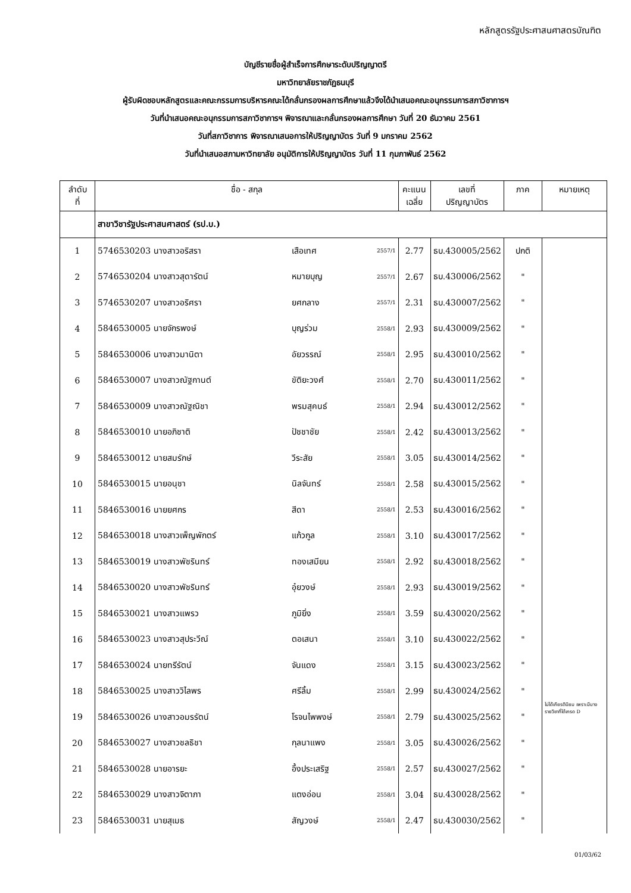หลักสูตรรัฐประศาสนศาสตรบัณฑิต
บัญชีรายชื่อผู้สำเร็จการศึกษาระดับปริญญาตรี
มหาวิทยาลัยราชภัฏธนบุรี
ผู้รับผิดชอบหลักสูตรและคณะกรรมการบริหารคณะได้กลั่นกรองผลการศึกษาแล้วจึงได้นำเสนอคณะอนุกรรมการสภาวิชาการฯ
วันที่นำเสนอคณะอนุกรรมการสภาวิชาการฯ พิจารณาและกลั่นกรองผลการศึกษา วันที่ 20 ธันวาคม 2561
วันที่สภาวิชาการ พิจารณาเสนอการให้ปริญญาบัตร วันที่ 9 มกราคม 2562
วันที่นำเสนอสภามหาวิทยาลัย อนุมัติการให้ปริญญาบัตร วันที่ 11 กุมภาพันธ์ 2562
| ลำดับ ที่ | ชื่อ - สกุล | | | คะแนน เฉลี่ย | เลขที่ ปริญญาบัตร | ภาค | หมายเหตุ |
| --- | --- | --- | --- | --- | --- | --- | --- |
| | สาขาวิชารัฐประศาสนศาสตร์ (รป.บ.) | | | | | | |
| 1 | 5746530203 นางสาวอริสรา | เสือเทศ | 2557/1 | 2.77 | ธบ.430005/2562 | ปกติ | ไม่ได้เกียรตินิยม เพราะมีบางรายวิชาที่ได้เกรด D |
| 2 | 5746530204 นางสาวสุดารัตน์ | หมายบุญ | 2557/1 | 2.67 | ธบ.430006/2562 | " | |
| 3 | 5746530207 นางสาวอริศรา | ยศกลาง | 2557/1 | 2.31 | ธบ.430007/2562 | " | |
| 4 | 5846530005 นายจักรพงษ์ | บุญร่วม | 2558/1 | 2.93 | ธบ.430009/2562 | " | |
| 5 | 5846530006 นางสาวมานิตา | อัยวรรณ์ | 2558/1 | 2.95 | ธบ.430010/2562 | " | |
| 6 | 5846530007 นางสาวณัฐกานต์ | ขัติยะวงศ์ | 2558/1 | 2.70 | ธบ.430011/2562 | " | |
| 7 | 5846530009 นางสาวณัฐณิชา | พรมสุคนธ์ | 2558/1 | 2.94 | ธบ.430012/2562 | " | |
| 8 | 5846530010 นายอภิชาติ | ปัชชาชัย | 2558/1 | 2.42 | ธบ.430013/2562 | " | |
| 9 | 5846530012 นายสมรักษ์ | วีระสัย | 2558/1 | 3.05 | ธบ.430014/2562 | " | |
| 10 | 5846530015 นายอนุชา | นิลจันทร์ | 2558/1 | 2.58 | ธบ.430015/2562 | " | |
| 11 | 5846530016 นายยศกร | สีดา | 2558/1 | 2.53 | ธบ.430016/2562 | " | |
| 12 | 5846530018 นางสาวเพ็ญพักตร์ | แก้วกูล | 2558/1 | 3.10 | ธบ.430017/2562 | " | |
| 13 | 5846530019 นางสาวพัชรินทร์ | ทองเสมียน | 2558/1 | 2.92 | ธบ.430018/2562 | " | |
| 14 | 5846530020 นางสาวพัชรินทร์ | อุ๋ยวงษ์ | 2558/1 | 2.93 | ธบ.430019/2562 | " | |
| 15 | 5846530021 นางสาวแพรว | ภูมิยิ่ง | 2558/1 | 3.59 | ธบ.430020/2562 | " | |
| 16 | 5846530023 นางสาวสุประวีณ์ | ตอเสนา | 2558/1 | 3.10 | ธบ.430022/2562 | " | |
| 17 | 5846530024 นายทรีรัตน์ | จันแดง | 2558/1 | 3.15 | ธบ.430023/2562 | " | |
| 18 | 5846530025 นางสาววิไลพร | ศรีลิ้ม | 2558/1 | 2.99 | ธบ.430024/2562 | " | |
| 19 | 5846530026 นางสาวอมรรัตน์ | โรจนไพพงษ์ | 2558/1 | 2.79 | ธบ.430025/2562 | " | |
| 20 | 5846530027 นางสาวชลธิชา | กุลนาแพง | 2558/1 | 3.05 | ธบ.430026/2562 | " | |
| 21 | 5846530028 นายอารยะ | อึ้งประเสริฐ | 2558/1 | 2.57 | ธบ.430027/2562 | " | |
| 22 | 5846530029 นางสาวจิตาภา | แตงอ่อน | 2558/1 | 3.04 | ธบ.430028/2562 | " | |
| 23 | 5846530031 นายสุเมธ | สัญวงษ์ | 2558/1 | 2.47 | ธบ.430030/2562 | " | |
01/03/62